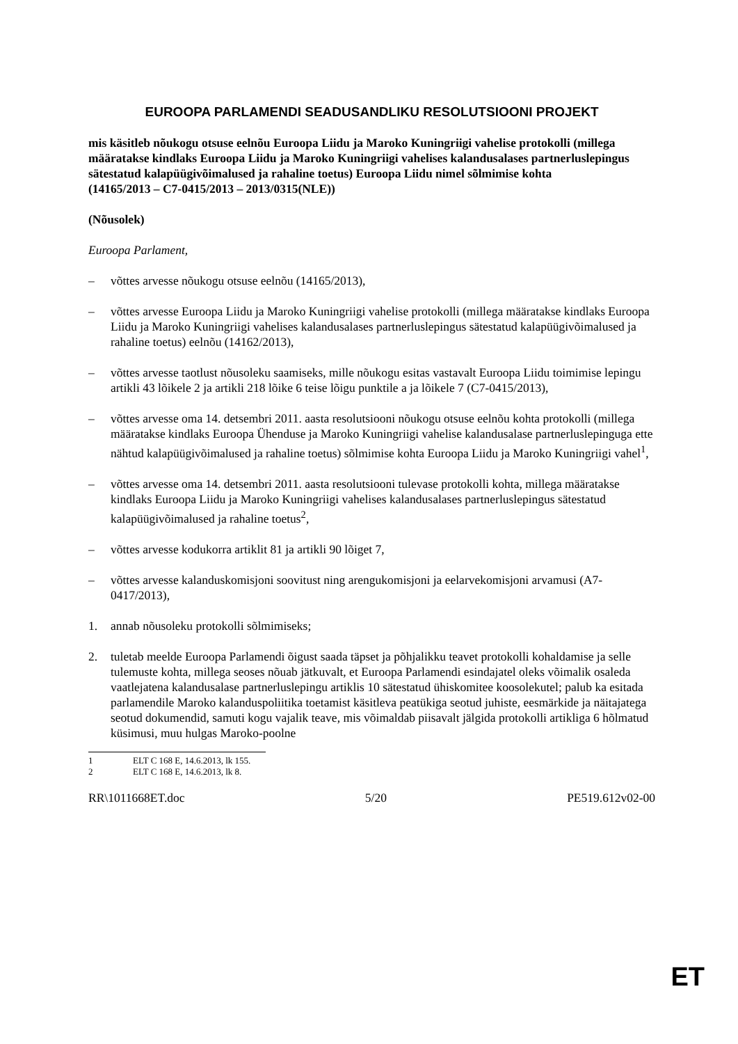EUROOPA PARLAMENDI SEADUSANDLIKU RESOLUTSIOONI PROJEKT
mis käsitleb nõukogu otsuse eelnõu Euroopa Liidu ja Maroko Kuningriigi vahelise protokolli (millega määratakse kindlaks Euroopa Liidu ja Maroko Kuningriigi vahelises kalandusalases partnerluslepingus sätestatud kalapüügivõimalused ja rahaline toetus) Euroopa Liidu nimel sõlmimise kohta
(14165/2013 – C7-0415/2013 – 2013/0315(NLE))
(Nõusolek)
Euroopa Parlament,
– võttes arvesse nõukogu otsuse eelnõu (14165/2013),
– võttes arvesse Euroopa Liidu ja Maroko Kuningriigi vahelise protokolli (millega määratakse kindlaks Euroopa Liidu ja Maroko Kuningriigi vahelises kalandusalases partnerluslepingus sätestatud kalapüügivõimalused ja rahaline toetus) eelnõu (14162/2013),
– võttes arvesse taotlust nõusoleku saamiseks, mille nõukogu esitas vastavalt Euroopa Liidu toimimise lepingu artikli 43 lõikele 2 ja artikli 218 lõike 6 teise lõigu punktile a ja lõikele 7 (C7-0415/2013),
– võttes arvesse oma 14. detsembri 2011. aasta resolutsiooni nõukogu otsuse eelnõu kohta protokolli (millega määratakse kindlaks Euroopa Ühenduse ja Maroko Kuningriigi vahelise kalandusalase partnerluslepinguga ette nähtud kalapüügivõimalused ja rahaline toetus) sõlmimise kohta Euroopa Liidu ja Maroko Kuningriigi vahel<sup>1</sup>,
– võttes arvesse oma 14. detsembri 2011. aasta resolutsiooni tulevase protokolli kohta, millega määratakse kindlaks Euroopa Liidu ja Maroko Kuningriigi vahelises kalandusalases partnerluslepingus sätestatud kalapüügivõimalused ja rahaline toetus<sup>2</sup>,
– võttes arvesse kodukorra artiklit 81 ja artikli 90 lõiget 7,
– võttes arvesse kalanduskomisjoni soovitust ning arengukomisjoni ja eelarvekomisjoni arvamusi (A7-0417/2013),
1. annab nõusoleku protokolli sõlmimiseks;
2. tuletab meelde Euroopa Parlamendi õigust saada täpset ja põhjalikku teavet protokolli kohaldamise ja selle tulemuste kohta, millega seoses nõuab jätkuvalt, et Euroopa Parlamendi esindajatel oleks võimalik osaleda vaatlejatena kalandusalase partnerluslepingu artiklis 10 sätestatud ühiskomitee koosolekutel; palub ka esitada parlamendile Maroko kalanduspoliitika toetamist käsitleva peatükiga seotud juhiste, eesmärkide ja näitajatega seotud dokumendid, samuti kogu vajalik teave, mis võimaldab piisavalt jälgida protokolli artikliga 6 hõlmatud küsimusi, muu hulgas Maroko-poolne
1 ELT C 168 E, 14.6.2013, lk 155.
2 ELT C 168 E, 14.6.2013, lk 8.
RR\1011668ET.doc 5/20 PE519.612v02-00
ET